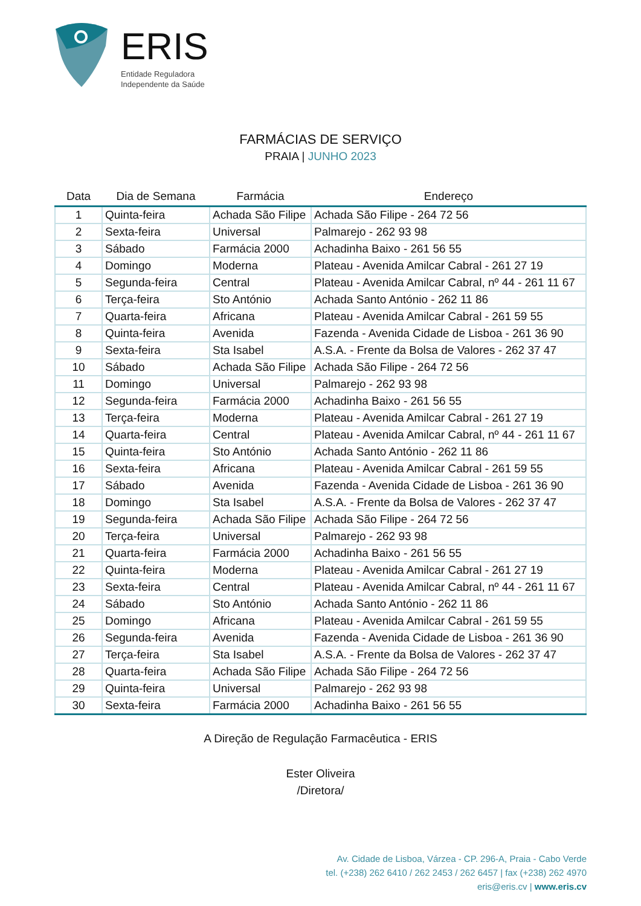ERIS
Entidade Reguladora
Independente da Saúde
FARMÁCIAS DE SERVIÇO
PRAIA | JUNHO 2023
| Data | Dia de Semana | Farmácia | Endereço |
| --- | --- | --- | --- |
| 1 | Quinta-feira | Achada São Filipe | Achada São Filipe - 264 72 56 |
| 2 | Sexta-feira | Universal | Palmarejo - 262 93 98 |
| 3 | Sábado | Farmácia 2000 | Achadinha Baixo - 261 56 55 |
| 4 | Domingo | Moderna | Plateau - Avenida Amilcar Cabral - 261 27 19 |
| 5 | Segunda-feira | Central | Plateau - Avenida Amilcar Cabral, nº 44 - 261 11 67 |
| 6 | Terça-feira | Sto António | Achada Santo António - 262 11 86 |
| 7 | Quarta-feira | Africana | Plateau - Avenida Amilcar Cabral - 261 59 55 |
| 8 | Quinta-feira | Avenida | Fazenda - Avenida Cidade de Lisboa - 261 36 90 |
| 9 | Sexta-feira | Sta Isabel | A.S.A. - Frente da Bolsa de Valores - 262 37 47 |
| 10 | Sábado | Achada São Filipe | Achada São Filipe - 264 72 56 |
| 11 | Domingo | Universal | Palmarejo - 262 93 98 |
| 12 | Segunda-feira | Farmácia 2000 | Achadinha Baixo - 261 56 55 |
| 13 | Terça-feira | Moderna | Plateau - Avenida Amilcar Cabral - 261 27 19 |
| 14 | Quarta-feira | Central | Plateau - Avenida Amilcar Cabral, nº 44 - 261 11 67 |
| 15 | Quinta-feira | Sto António | Achada Santo António - 262 11 86 |
| 16 | Sexta-feira | Africana | Plateau - Avenida Amilcar Cabral - 261 59 55 |
| 17 | Sábado | Avenida | Fazenda - Avenida Cidade de Lisboa - 261 36 90 |
| 18 | Domingo | Sta Isabel | A.S.A. - Frente da Bolsa de Valores - 262 37 47 |
| 19 | Segunda-feira | Achada São Filipe | Achada São Filipe - 264 72 56 |
| 20 | Terça-feira | Universal | Palmarejo - 262 93 98 |
| 21 | Quarta-feira | Farmácia 2000 | Achadinha Baixo - 261 56 55 |
| 22 | Quinta-feira | Moderna | Plateau - Avenida Amilcar Cabral - 261 27 19 |
| 23 | Sexta-feira | Central | Plateau - Avenida Amilcar Cabral, nº 44 - 261 11 67 |
| 24 | Sábado | Sto António | Achada Santo António - 262 11 86 |
| 25 | Domingo | Africana | Plateau - Avenida Amilcar Cabral - 261 59 55 |
| 26 | Segunda-feira | Avenida | Fazenda - Avenida Cidade de Lisboa - 261 36 90 |
| 27 | Terça-feira | Sta Isabel | A.S.A. - Frente da Bolsa de Valores - 262 37 47 |
| 28 | Quarta-feira | Achada São Filipe | Achada São Filipe - 264 72 56 |
| 29 | Quinta-feira | Universal | Palmarejo - 262 93 98 |
| 30 | Sexta-feira | Farmácia 2000 | Achadinha Baixo - 261 56 55 |
A Direção de Regulação Farmacêutica - ERIS
Ester Oliveira
/Diretora/
Av. Cidade de Lisboa, Várzea - CP. 296-A, Praia - Cabo Verde
tel. (+238) 262 6410 / 262 2453 / 262 6457 | fax (+238) 262 4970
eris@eris.cv | www.eris.cv